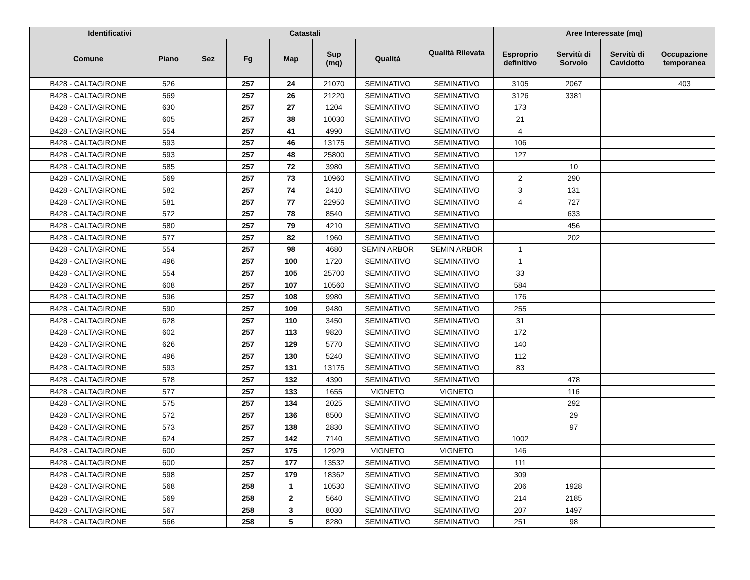| Identificativi | | Catastali | | | | | Qualità Rilevata | Aree Interessate (mq) | | | |
| --- | --- | --- | --- | --- | --- | --- | --- | --- | --- | --- | --- |
| Comune | Piano | Sez | Fg | Map | Sup (mq) | Qualità | | Esproprio definitivo | Servitù di Sorvolo | Servitù di Cavidotto | Occupazione temporanea |
| B428 - CALTAGIRONE | 526 | | 257 | 24 | 21070 | SEMINATIVO | SEMINATIVO | 3105 | 2067 | | 403 |
| B428 - CALTAGIRONE | 569 | | 257 | 26 | 21220 | SEMINATIVO | SEMINATIVO | 3126 | 3381 | | |
| B428 - CALTAGIRONE | 630 | | 257 | 27 | 1204 | SEMINATIVO | SEMINATIVO | 173 | | | |
| B428 - CALTAGIRONE | 605 | | 257 | 38 | 10030 | SEMINATIVO | SEMINATIVO | 21 | | | |
| B428 - CALTAGIRONE | 554 | | 257 | 41 | 4990 | SEMINATIVO | SEMINATIVO | 4 | | | |
| B428 - CALTAGIRONE | 593 | | 257 | 46 | 13175 | SEMINATIVO | SEMINATIVO | 106 | | | |
| B428 - CALTAGIRONE | 593 | | 257 | 48 | 25800 | SEMINATIVO | SEMINATIVO | 127 | | | |
| B428 - CALTAGIRONE | 585 | | 257 | 72 | 3980 | SEMINATIVO | SEMINATIVO | | 10 | | |
| B428 - CALTAGIRONE | 569 | | 257 | 73 | 10960 | SEMINATIVO | SEMINATIVO | 2 | 290 | | |
| B428 - CALTAGIRONE | 582 | | 257 | 74 | 2410 | SEMINATIVO | SEMINATIVO | 3 | 131 | | |
| B428 - CALTAGIRONE | 581 | | 257 | 77 | 22950 | SEMINATIVO | SEMINATIVO | 4 | 727 | | |
| B428 - CALTAGIRONE | 572 | | 257 | 78 | 8540 | SEMINATIVO | SEMINATIVO | | 633 | | |
| B428 - CALTAGIRONE | 580 | | 257 | 79 | 4210 | SEMINATIVO | SEMINATIVO | | 456 | | |
| B428 - CALTAGIRONE | 577 | | 257 | 82 | 1960 | SEMINATIVO | SEMINATIVO | | 202 | | |
| B428 - CALTAGIRONE | 554 | | 257 | 98 | 4680 | SEMIN ARBOR | SEMIN ARBOR | 1 | | | |
| B428 - CALTAGIRONE | 496 | | 257 | 100 | 1720 | SEMINATIVO | SEMINATIVO | 1 | | | |
| B428 - CALTAGIRONE | 554 | | 257 | 105 | 25700 | SEMINATIVO | SEMINATIVO | 33 | | | |
| B428 - CALTAGIRONE | 608 | | 257 | 107 | 10560 | SEMINATIVO | SEMINATIVO | 584 | | | |
| B428 - CALTAGIRONE | 596 | | 257 | 108 | 9980 | SEMINATIVO | SEMINATIVO | 176 | | | |
| B428 - CALTAGIRONE | 590 | | 257 | 109 | 9480 | SEMINATIVO | SEMINATIVO | 255 | | | |
| B428 - CALTAGIRONE | 628 | | 257 | 110 | 3450 | SEMINATIVO | SEMINATIVO | 31 | | | |
| B428 - CALTAGIRONE | 602 | | 257 | 113 | 9820 | SEMINATIVO | SEMINATIVO | 172 | | | |
| B428 - CALTAGIRONE | 626 | | 257 | 129 | 5770 | SEMINATIVO | SEMINATIVO | 140 | | | |
| B428 - CALTAGIRONE | 496 | | 257 | 130 | 5240 | SEMINATIVO | SEMINATIVO | 112 | | | |
| B428 - CALTAGIRONE | 593 | | 257 | 131 | 13175 | SEMINATIVO | SEMINATIVO | 83 | | | |
| B428 - CALTAGIRONE | 578 | | 257 | 132 | 4390 | SEMINATIVO | SEMINATIVO | | 478 | | |
| B428 - CALTAGIRONE | 577 | | 257 | 133 | 1655 | VIGNETO | VIGNETO | | 116 | | |
| B428 - CALTAGIRONE | 575 | | 257 | 134 | 2025 | SEMINATIVO | SEMINATIVO | | 292 | | |
| B428 - CALTAGIRONE | 572 | | 257 | 136 | 8500 | SEMINATIVO | SEMINATIVO | | 29 | | |
| B428 - CALTAGIRONE | 573 | | 257 | 138 | 2830 | SEMINATIVO | SEMINATIVO | | 97 | | |
| B428 - CALTAGIRONE | 624 | | 257 | 142 | 7140 | SEMINATIVO | SEMINATIVO | 1002 | | | |
| B428 - CALTAGIRONE | 600 | | 257 | 175 | 12929 | VIGNETO | VIGNETO | 146 | | | |
| B428 - CALTAGIRONE | 600 | | 257 | 177 | 13532 | SEMINATIVO | SEMINATIVO | 111 | | | |
| B428 - CALTAGIRONE | 598 | | 257 | 179 | 18362 | SEMINATIVO | SEMINATIVO | 309 | | | |
| B428 - CALTAGIRONE | 568 | | 258 | 1 | 10530 | SEMINATIVO | SEMINATIVO | 206 | 1928 | | |
| B428 - CALTAGIRONE | 569 | | 258 | 2 | 5640 | SEMINATIVO | SEMINATIVO | 214 | 2185 | | |
| B428 - CALTAGIRONE | 567 | | 258 | 3 | 8030 | SEMINATIVO | SEMINATIVO | 207 | 1497 | | |
| B428 - CALTAGIRONE | 566 | | 258 | 5 | 8280 | SEMINATIVO | SEMINATIVO | 251 | 98 | | |